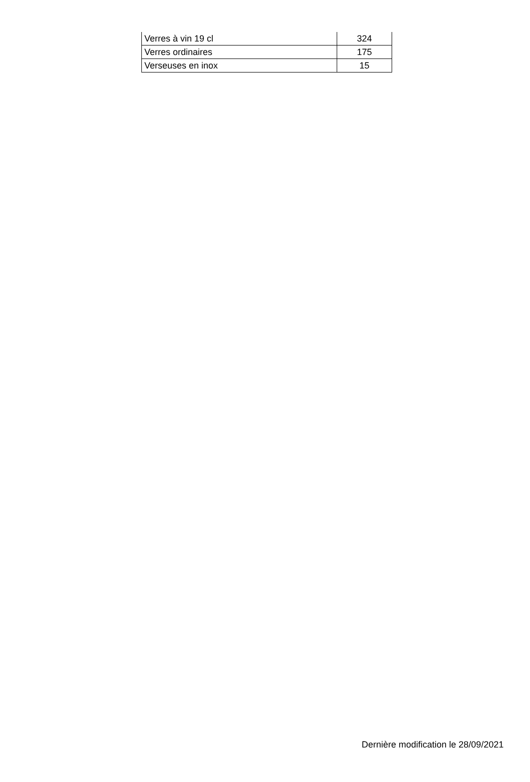| Verres à vin 19 cl | 324 |
| Verres ordinaires | 175 |
| Verseuses en inox | 15 |
Dernière modification le 28/09/2021